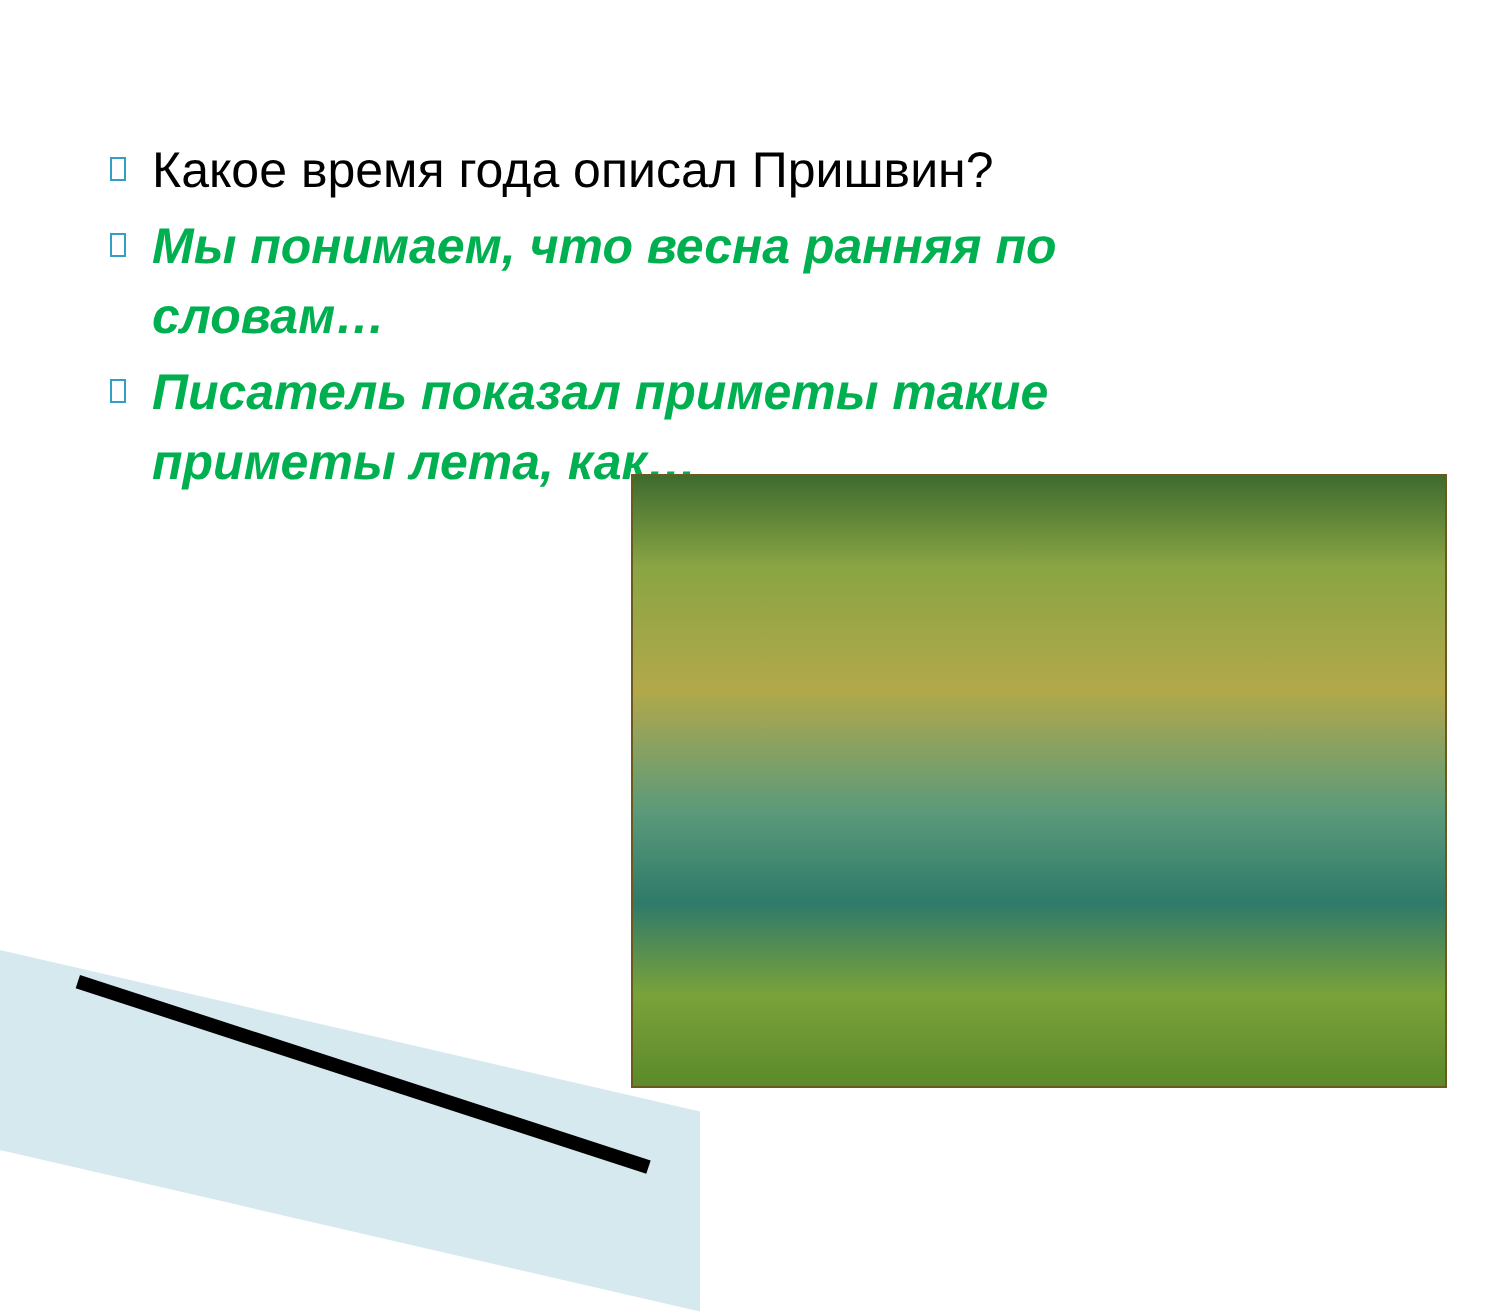Какое время года описал Пришвин?
Мы понимаем, что весна ранняя по словам…
Писатель показал приметы такие приметы лета, как…